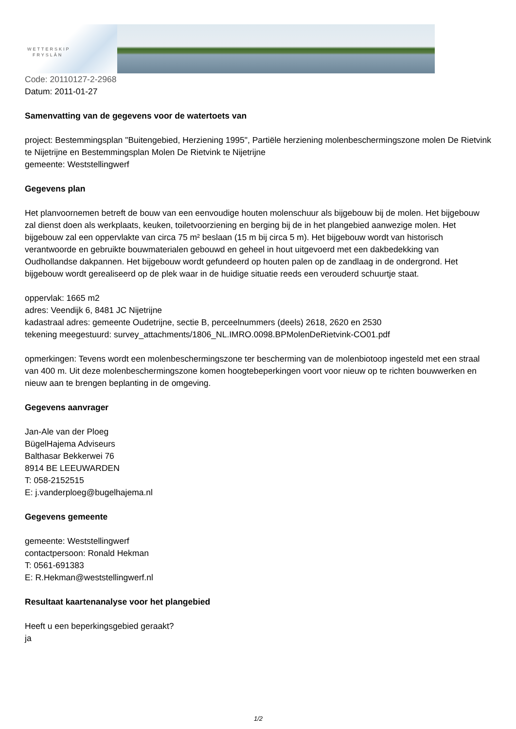WETTERSKIP
FRYSLÂN
Code: 20110127-2-2968
Datum: 2011-01-27
Samenvatting van de gegevens voor de watertoets van
project: Bestemmingsplan "Buitengebied, Herziening 1995", Partiële herziening molenbeschermingszone molen De Rietvink te Nijetrijne en Bestemmingsplan Molen De Rietvink te Nijetrijne
gemeente: Weststellingwerf
Gegevens plan
Het planvoornemen betreft de bouw van een eenvoudige houten molenschuur als bijgebouw bij de molen. Het bijgebouw zal dienst doen als werkplaats, keuken, toiletvoorziening en berging bij de in het plangebied aanwezige molen. Het bijgebouw zal een oppervlakte van circa 75 m² beslaan (15 m bij circa 5 m). Het bijgebouw wordt van historisch verantwoorde en gebruikte bouwmaterialen gebouwd en geheel in hout uitgevoerd met een dakbedekking van Oudhollandse dakpannen. Het bijgebouw wordt gefundeerd op houten palen op de zandlaag in de ondergrond. Het bijgebouw wordt gerealiseerd op de plek waar in de huidige situatie reeds een verouderd schuurtje staat.
oppervlak: 1665 m2
adres: Veendijk 6, 8481 JC Nijetrijne
kadastraal adres: gemeente Oudetrijne, sectie B, perceelnummers (deels) 2618, 2620 en 2530
tekening meegestuurd: survey_attachments/1806_NL.IMRO.0098.BPMolenDeRietvink-CO01.pdf
opmerkingen: Tevens wordt een molenbeschermingszone ter bescherming van de molenbiotoop ingesteld met een straal van 400 m. Uit deze molenbeschermingszone komen hoogtebeperkingen voort voor nieuw op te richten bouwwerken en nieuw aan te brengen beplanting in de omgeving.
Gegevens aanvrager
Jan-Ale van der Ploeg
BügelHajema Adviseurs
Balthasar Bekkerwei 76
8914 BE LEEUWARDEN
T: 058-2152515
E: j.vanderploeg@bugelhajema.nl
Gegevens gemeente
gemeente: Weststellingwerf
contactpersoon: Ronald Hekman
T: 0561-691383
E: R.Hekman@weststellingwerf.nl
Resultaat kaartenanalyse voor het plangebied
Heeft u een beperkingsgebied geraakt?
ja
1/2